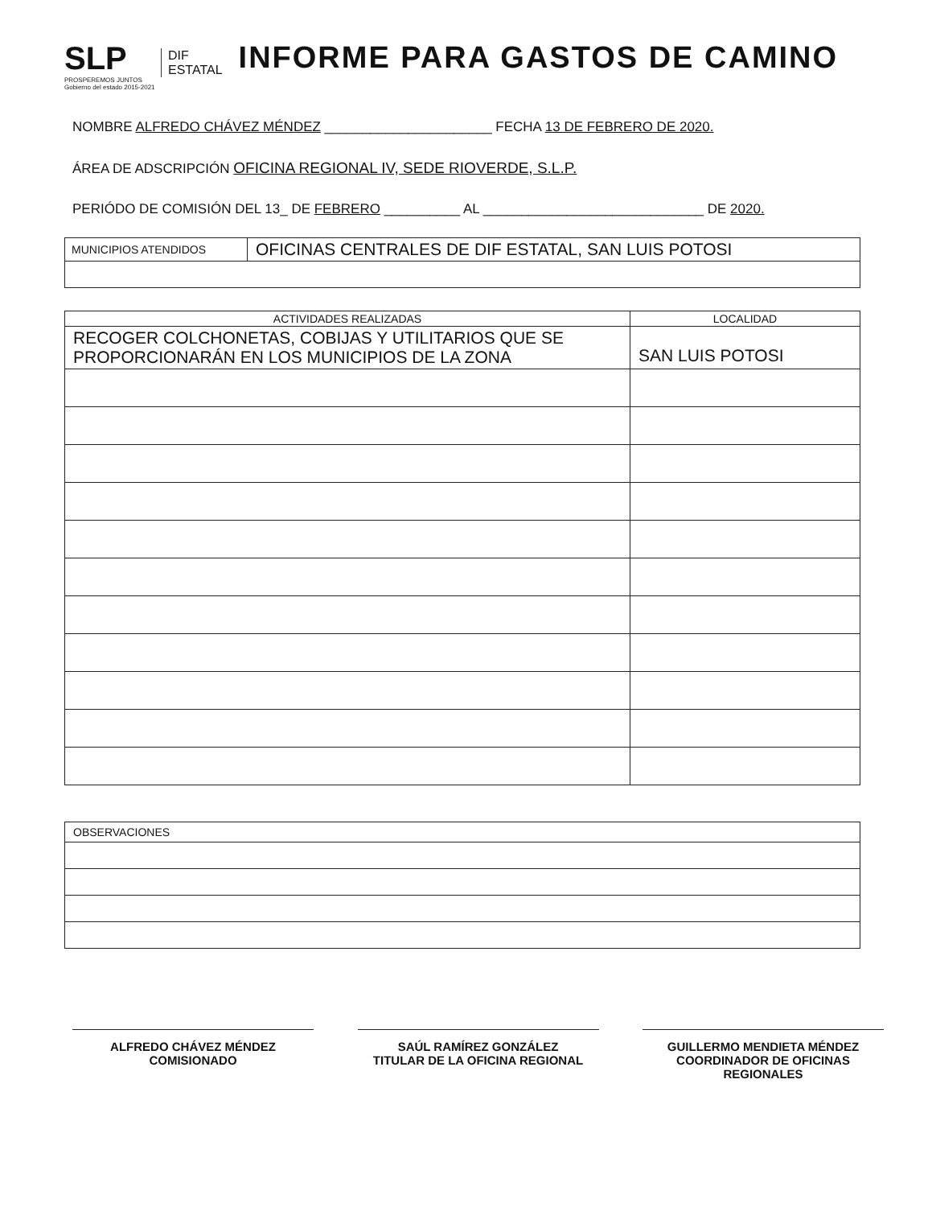SLP
PROSPEREMOS JUNTOS
Gobierno del estado 2015-2021
DIF
ESTATAL
INFORME PARA GASTOS DE CAMINO
NOMBRE ALFREDO CHÁVEZ MÉNDEZ ______________________ FECHA 13 DE FEBRERO DE 2020.
ÁREA DE ADSCRIPCIÓN OFICINA REGIONAL IV, SEDE RIOVERDE, S.L.P.
PERIÓDO DE COMISIÓN DEL 13_ DE FEBRERO __________ AL _____________________________ DE 2020.
| MUNICIPIOS ATENDIDOS | OFICINAS CENTRALES DE DIF ESTATAL, SAN LUIS POTOSI |
| ACTIVIDADES REALIZADAS | LOCALIDAD |
| --- | --- |
| RECOGER COLCHONETAS, COBIJAS Y UTILITARIOS QUE SE PROPORCIONARÁN EN LOS MUNICIPIOS DE LA ZONA | SAN LUIS POTOSI |
| OBSERVACIONES |
ALFREDO CHÁVEZ MÉNDEZ
COMISIONADO
SAÚL RAMÍREZ GONZÁLEZ
TITULAR DE LA OFICINA REGIONAL
GUILLERMO MENDIETA MÉNDEZ
COORDINADOR DE OFICINAS
REGIONALES